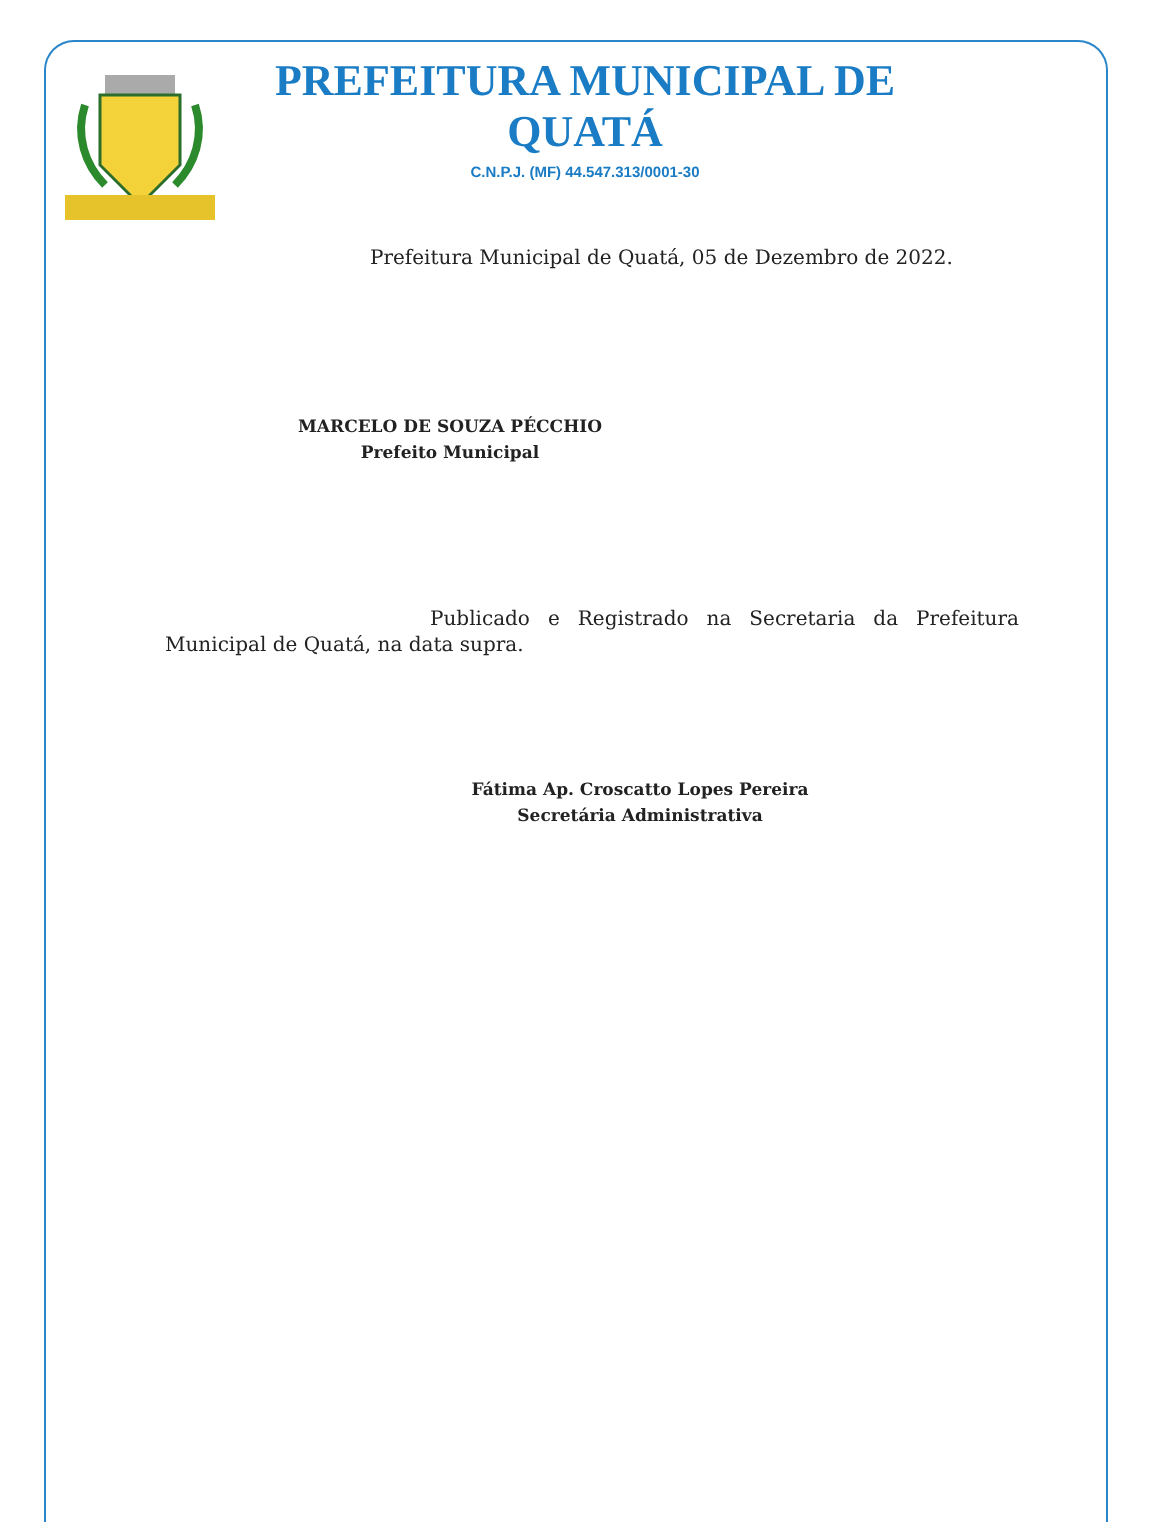PREFEITURA MUNICIPAL DE QUATÁ
C.N.P.J. (MF) 44.547.313/0001-30
Prefeitura Municipal de Quatá, 05 de Dezembro de 2022.
MARCELO DE SOUZA PÉCCHIO
Prefeito Municipal
Publicado e Registrado na Secretaria da Prefeitura Municipal de Quatá, na data supra.
Fátima Ap. Croscatto Lopes Pereira
Secretária Administrativa